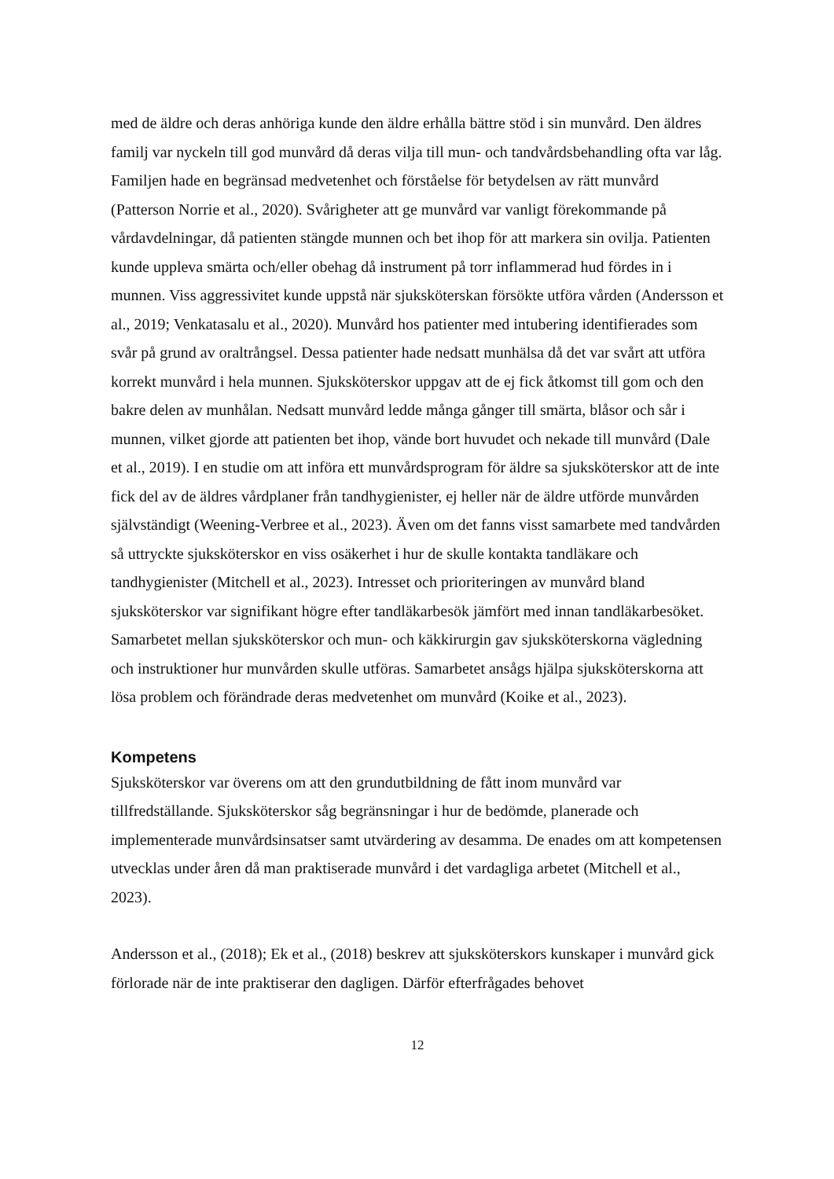med de äldre och deras anhöriga kunde den äldre erhålla bättre stöd i sin munvård. Den äldres familj var nyckeln till god munvård då deras vilja till mun- och tandvårdsbehandling ofta var låg. Familjen hade en begränsad medvetenhet och förståelse för betydelsen av rätt munvård (Patterson Norrie et al., 2020). Svårigheter att ge munvård var vanligt förekommande på vårdavdelningar, då patienten stängde munnen och bet ihop för att markera sin ovilja. Patienten kunde uppleva smärta och/eller obehag då instrument på torr inflammerad hud fördes in i munnen. Viss aggressivitet kunde uppstå när sjuksköterskan försökte utföra vården (Andersson et al., 2019; Venkatasalu et al., 2020). Munvård hos patienter med intubering identifierades som svår på grund av oraltrångsel. Dessa patienter hade nedsatt munhälsa då det var svårt att utföra korrekt munvård i hela munnen. Sjuksköterskor uppgav att de ej fick åtkomst till gom och den bakre delen av munhålan. Nedsatt munvård ledde många gånger till smärta, blåsor och sår i munnen, vilket gjorde att patienten bet ihop, vände bort huvudet och nekade till munvård (Dale et al., 2019). I en studie om att införa ett munvårdsprogram för äldre sa sjuksköterskor att de inte fick del av de äldres vårdplaner från tandhygienister, ej heller när de äldre utförde munvården självständigt (Weening-Verbree et al., 2023). Även om det fanns visst samarbete med tandvården så uttryckte sjuksköterskor en viss osäkerhet i hur de skulle kontakta tandläkare och tandhygienister (Mitchell et al., 2023). Intresset och prioriteringen av munvård bland sjuksköterskor var signifikant högre efter tandläkarbesök jämfört med innan tandläkarbesöket. Samarbetet mellan sjuksköterskor och mun- och käkkirurgin gav sjuksköterskorna vägledning och instruktioner hur munvården skulle utföras. Samarbetet ansågs hjälpa sjuksköterskorna att lösa problem och förändrade deras medvetenhet om munvård (Koike et al., 2023).
Kompetens
Sjuksköterskor var överens om att den grundutbildning de fått inom munvård var tillfredställande. Sjuksköterskor såg begränsningar i hur de bedömde, planerade och implementerade munvårdsinsatser samt utvärdering av desamma. De enades om att kompetensen utvecklas under åren då man praktiserade munvård i det vardagliga arbetet (Mitchell et al., 2023).
Andersson et al., (2018); Ek et al., (2018) beskrev att sjuksköterskors kunskaper i munvård gick förlorade när de inte praktiserar den dagligen. Därför efterfrågades behovet
12